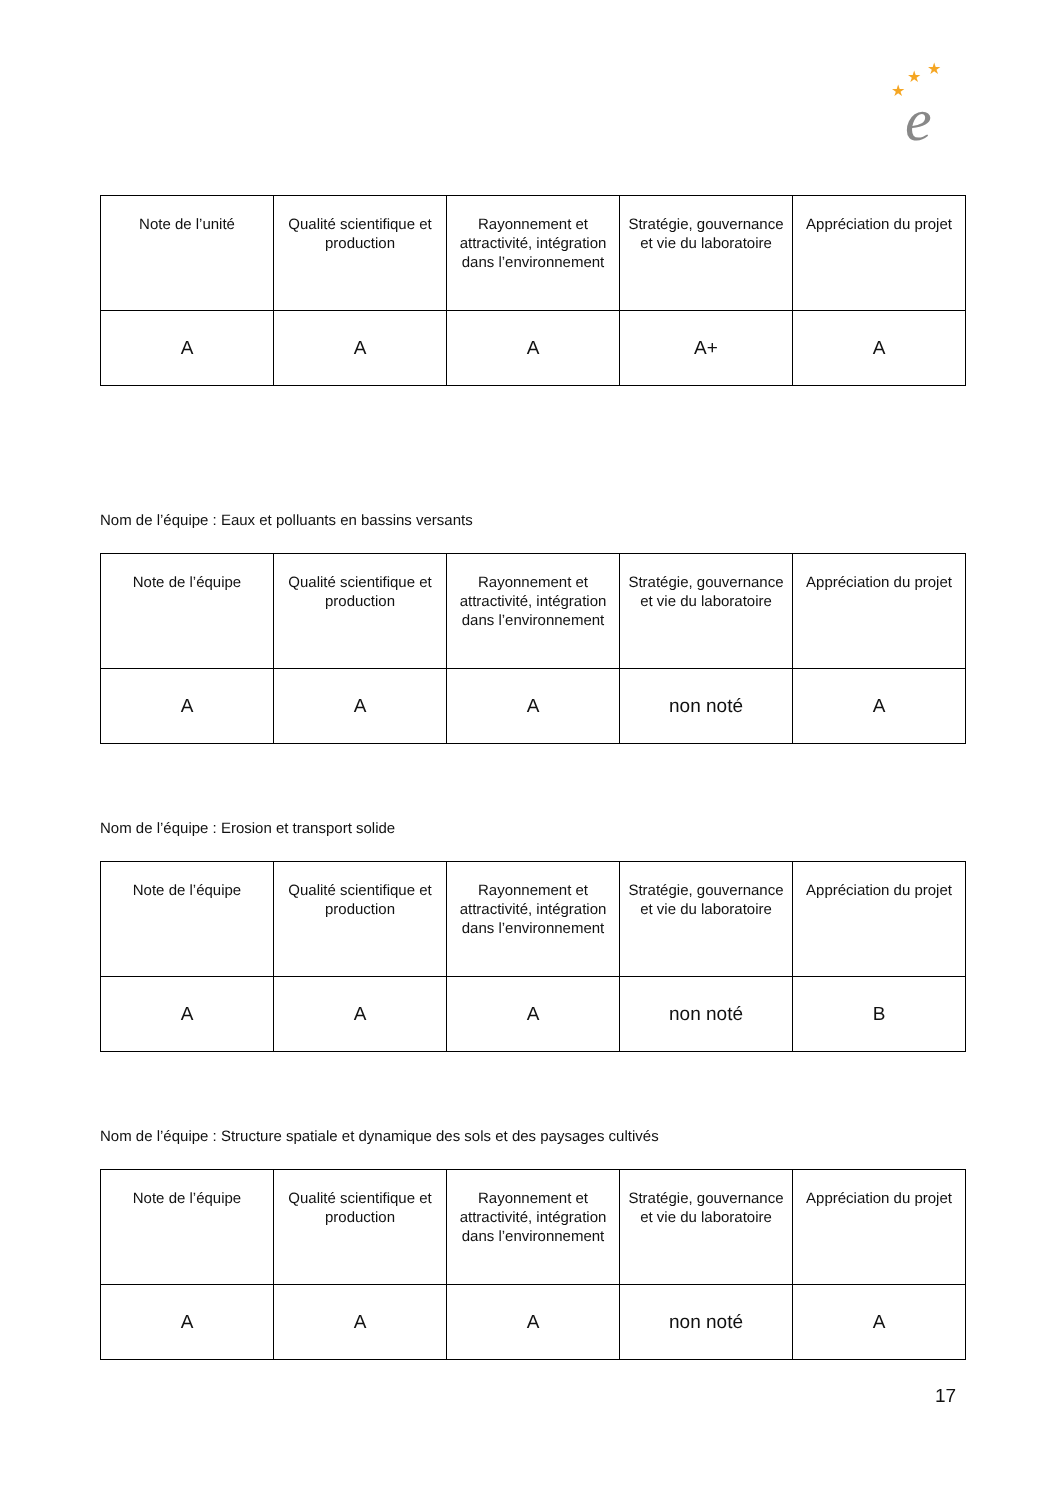★
★
★
e
| Note de l’unité | Qualité scientifique et production | Rayonnement et attractivité, intégration dans l’environnement | Stratégie, gouvernance et vie du laboratoire | Appréciation du projet |
| --- | --- | --- | --- | --- |
| A | A | A | A+ | A |
Nom de l’équipe : Eaux et polluants en bassins versants
| Note de l’équipe | Qualité scientifique et production | Rayonnement et attractivité, intégration dans l’environnement | Stratégie, gouvernance et vie du laboratoire | Appréciation du projet |
| --- | --- | --- | --- | --- |
| A | A | A | non noté | A |
Nom de l’équipe : Erosion et transport solide
| Note de l’équipe | Qualité scientifique et production | Rayonnement et attractivité, intégration dans l’environnement | Stratégie, gouvernance et vie du laboratoire | Appréciation du projet |
| --- | --- | --- | --- | --- |
| A | A | A | non noté | B |
Nom de l’équipe : Structure spatiale et dynamique des sols et des paysages cultivés
| Note de l’équipe | Qualité scientifique et production | Rayonnement et attractivité, intégration dans l’environnement | Stratégie, gouvernance et vie du laboratoire | Appréciation du projet |
| --- | --- | --- | --- | --- |
| A | A | A | non noté | A |
17